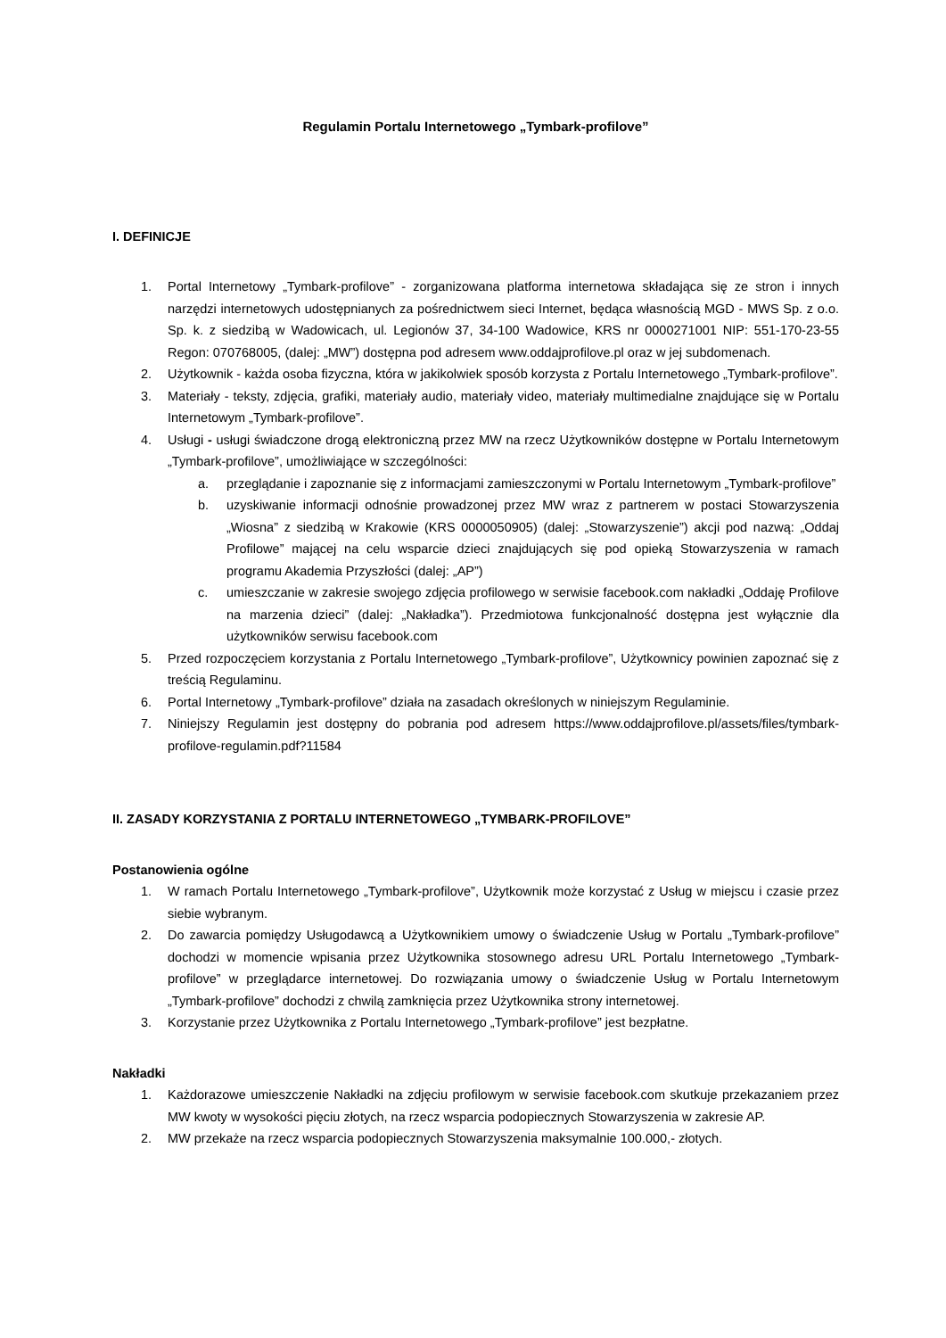Regulamin Portalu Internetowego „Tymbark-profilove”
I. DEFINICJE
1. Portal Internetowy „Tymbark-profilove” - zorganizowana platforma internetowa składająca się ze stron i innych narzędzi internetowych udostępnianych za pośrednictwem sieci Internet, będąca własnością MGD - MWS Sp. z o.o. Sp. k. z siedzibą w Wadowicach, ul. Legionów 37, 34-100 Wadowice, KRS nr 0000271001 NIP: 551-170-23-55 Regon: 070768005, (dalej: „MW”) dostępna pod adresem www.oddajprofilove.pl oraz w jej subdomenach.
2. Użytkownik - każda osoba fizyczna, która w jakikolwiek sposób korzysta z Portalu Internetowego „Tymbark-profilove”.
3. Materiały - teksty, zdjęcia, grafiki, materiały audio, materiały video, materiały multimedialne znajdujące się w Portalu Internetowym „Tymbark-profilove”.
4. Usługi - usługi świadczone drogą elektroniczną przez MW na rzecz Użytkowników dostępne w Portalu Internetowym „Tymbark-profilove”, umożliwiające w szczególności:
a. przeglądanie i zapoznanie się z informacjami zamieszczonymi w Portalu Internetowym „Tymbark-profilove”
b. uzyskiwanie informacji odnośnie prowadzonej przez MW wraz z partnerem w postaci Stowarzyszenia „Wiosna” z siedzibą w Krakowie (KRS 0000050905) (dalej: „Stowarzyszenie”) akcji pod nazwą: „Oddaj Profilowe” mającej na celu wsparcie dzieci znajdujących się pod opieką Stowarzyszenia w ramach programu Akademia Przyszłości (dalej: „AP”)
c. umieszczanie w zakresie swojego zdjęcia profilowego w serwisie facebook.com nakładki „Oddaję Profilove na marzenia dzieci” (dalej: „Nakładka”). Przedmiotowa funkcjonalność dostępna jest wyłącznie dla użytkowników serwisu facebook.com
5. Przed rozpoczęciem korzystania z Portalu Internetowego „Tymbark-profilove”, Użytkownicy powinien zapoznać się z treścią Regulaminu.
6. Portal Internetowy „Tymbark-profilove” działa na zasadach określonych w niniejszym Regulaminie.
7. Niniejszy Regulamin jest dostępny do pobrania pod adresem https://www.oddajprofilove.pl/assets/files/tymbark-profilove-regulamin.pdf?11584
II. ZASADY KORZYSTANIA Z PORTALU INTERNETOWEGO „TYMBARK-PROFILOVE”
Postanowienia ogólne
1. W ramach Portalu Internetowego „Tymbark-profilove”, Użytkownik może korzystać z Usług w miejscu i czasie przez siebie wybranym.
2. Do zawarcia pomiędzy Usługodawcą a Użytkownikiem umowy o świadczenie Usług w Portalu „Tymbark-profilove” dochodzi w momencie wpisania przez Użytkownika stosownego adresu URL Portalu Internetowego „Tymbark-profilove” w przeglądarce internetowej. Do rozwiązania umowy o świadczenie Usług w Portalu Internetowym „Tymbark-profilove” dochodzi z chwilą zamknięcia przez Użytkownika strony internetowej.
3. Korzystanie przez Użytkownika z Portalu Internetowego „Tymbark-profilove” jest bezpłatne.
Nakładki
1. Każdorazowe umieszczenie Nakładki na zdjęciu profilowym w serwisie facebook.com skutkuje przekazaniem przez MW kwoty w wysokości pięciu złotych, na rzecz wsparcia podopiecznych Stowarzyszenia w zakresie AP.
2. MW przekaże na rzecz wsparcia podopiecznych Stowarzyszenia maksymalnie 100.000,- złotych.